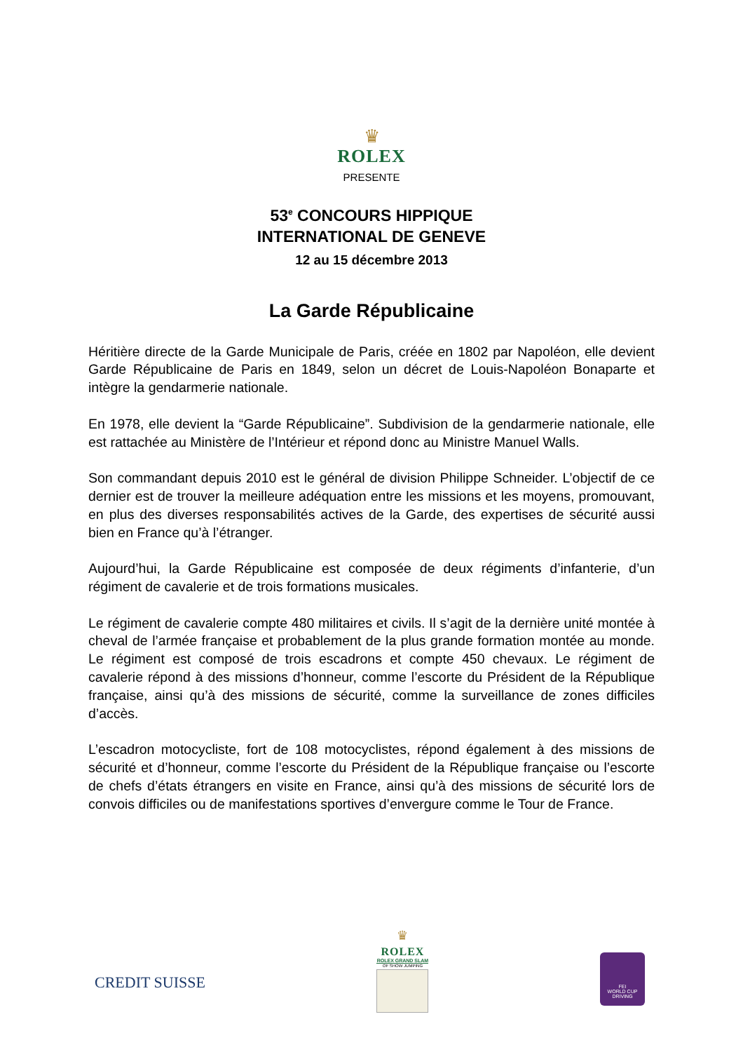♛
ROLEX
PRESENTE
53<sup>e</sup> CONCOURS HIPPIQUE
INTERNATIONAL DE GENEVE
12 au 15 décembre 2013
La Garde Républicaine
Héritière directe de la Garde Municipale de Paris, créée en 1802 par Napoléon, elle devient Garde Républicaine de Paris en 1849, selon un décret de Louis-Napoléon Bonaparte et intègre la gendarmerie nationale.
En 1978, elle devient la “Garde Républicaine”. Subdivision de la gendarmerie nationale, elle est rattachée au Ministère de l’Intérieur et répond donc au Ministre Manuel Walls.
Son commandant depuis 2010 est le général de division Philippe Schneider. L’objectif de ce dernier est de trouver la meilleure adéquation entre les missions et les moyens, promouvant, en plus des diverses responsabilités actives de la Garde, des expertises de sécurité aussi bien en France qu’à l’étranger.
Aujourd’hui, la Garde Républicaine est composée de deux régiments d’infanterie, d’un régiment de cavalerie et de trois formations musicales.
Le régiment de cavalerie compte 480 militaires et civils. Il s’agit de la dernière unité montée à cheval de l’armée française et probablement de la plus grande formation montée au monde. Le régiment est composé de trois escadrons et compte 450 chevaux. Le régiment de cavalerie répond à des missions d’honneur, comme l’escorte du Président de la République française, ainsi qu’à des missions de sécurité, comme la surveillance de zones difficiles d’accès.
L’escadron motocycliste, fort de 108 motocyclistes, répond également à des missions de sécurité et d’honneur, comme l’escorte du Président de la République française ou l’escorte de chefs d’états étrangers en visite en France, ainsi qu’à des missions de sécurité lors de convois difficiles ou de manifestations sportives d’envergure comme le Tour de France.
CREDIT SUISSE
♛
ROLEX
ROLEX GRAND SLAM
OF SHOW JUMPING
FEI
WORLD CUP
DRIVING